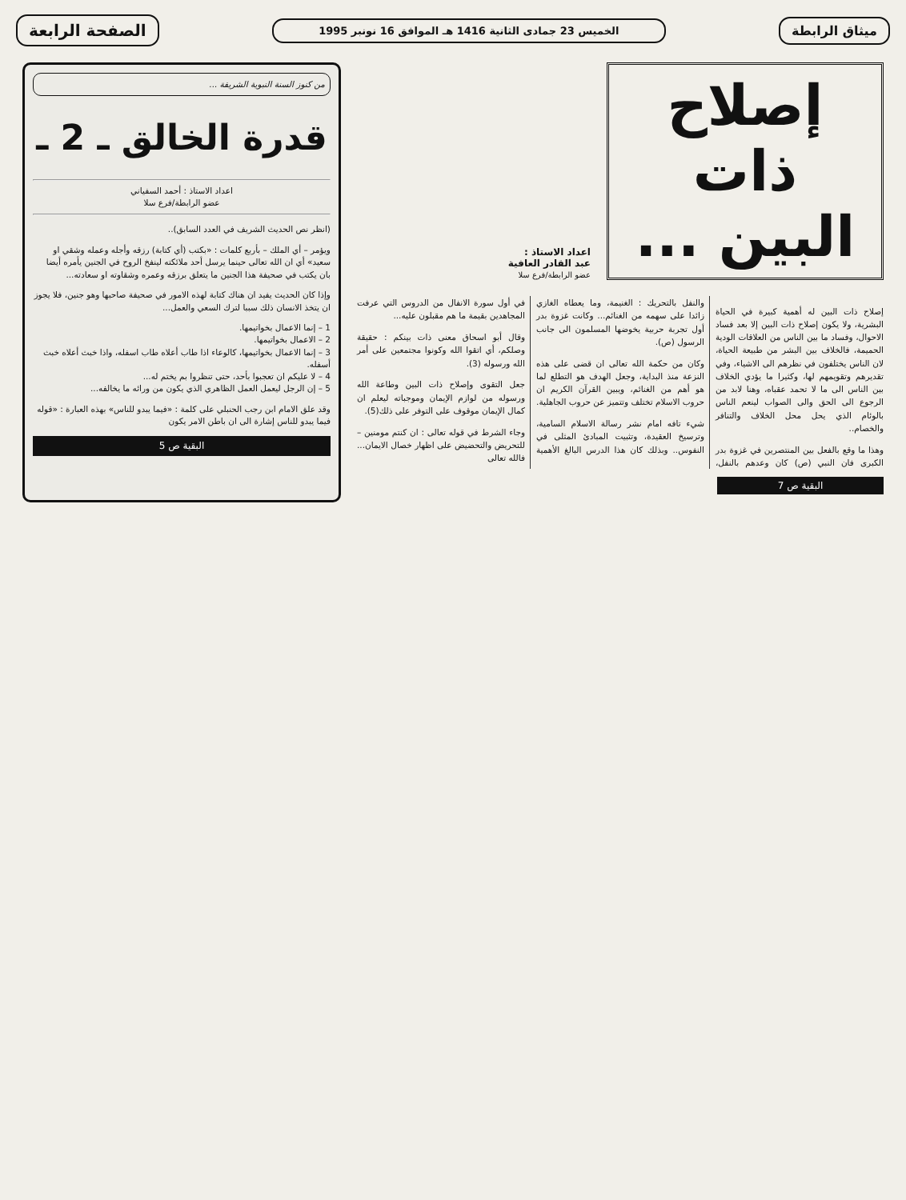ميثاق الرابطة
الخميس 23 جمادى الثانية 1416 هـ الموافق 16 نونبر 1995
الصفحة الرابعة
إصلاح ذات البين ...
اعداد الاستاذ :
عبد القادر العافية
عضو الرابطة/فرع سلا
إصلاح ذات البين له أهمية كبيرة في الحياة البشرية، ولا يكون إصلاح ذات البين إلا بعد فساد الاحوال، وفساد ما بين الناس من العلاقات الودية الحميمة، فالخلاف بين البشر من طبيعة الحياة، لان الناس يختلفون في نظرهم الى الاشياء، وفي تقديرهم وتقويمهم لها، وكثيرا ما يؤدي الخلاف بين الناس الى ما لا تحمد عقباه، وهنا لابد من الرجوع الى الحق والى الصواب لينعم الناس بالوئام الذي يحل محل الخلاف والتنافر والخصام..
وهذا ما وقع بالفعل بين المنتصرين في غزوة بدر الكبرى فان النبي (ص) كان وعدهم بالنفل، والنفل بالتحريك : الغنيمة، وما يعطاه الغازي زائدا على سهمه من الغنائم... وكانت غزوة بدر أول تجربة حربية يخوضها المسلمون الى جانب الرسول (ص).
وكان من حكمة الله تعالى ان قضى على هذه النزعة منذ البداية، وجعل الهدف هو التطلع لما هو أهم من الغنائم، ويبين القرآن الكريم ان حروب الاسلام تختلف وتتميز عن حروب الجاهلية.
شيء تافه امام نشر رسالة الاسلام السامية، وترسيخ العقيدة، وتثبيت المبادئ المثلى في النفوس.. وبذلك كان هذا الدرس البالغ الأهمية في أول سورة الانفال من الدروس التي عرفت المجاهدين بقيمة ما هم مقبلون عليه...
وقال أبو اسحاق معنى ذات بينكم : حقيقة وصلكم، أي اتقوا الله وكونوا مجتمعين على أمر الله ورسوله (3).
جعل التقوى وإصلاح ذات البين وطاعة الله ورسوله من لوازم الإيمان وموجباته ليعلم ان كمال الإيمان موقوف على التوفر على ذلك(5).
وجاء الشرط في قوله تعالى : ان كنتم مومنين – للتحريض والتحضيض على اظهار خصال الايمان... فالله تعالى
البقية ص 7
من كنوز السنة النبوية الشريفة ...
قدرة الخالق ـ 2 ـ
اعداد الاستاذ : أحمد السفياني
عضو الرابطة/فرع سلا
(انظر نص الحديث الشريف في العدد السابق)..
ويؤمر – أي الملك – بأربع كلمات : «بكتب (أي كتابة) رزقه وأجله وعمله وشقي او سعيد» أي ان الله تعالى حينما يرسل أحد ملائكته لينفخ الروح في الجنين يأمره أيضا بان يكتب في صحيفة هذا الجنين ما يتعلق برزقه وعمره وشقاوته او سعادته...
وإذا كان الحديث يفيد ان هناك كتابة لهذه الامور في صحيفة صاحبها وهو جنين، فلا يجوز ان يتخذ الانسان ذلك سببا لترك السعي والعمل...
1 – إنما الاعمال بخواتيمها.
2 – الاعمال بخواتيمها.
3 – إنما الاعمال بخواتيمها، كالوعاء اذا طاب أعلاه طاب اسفله، واذا خبث أعلاه خبث أسفله.
4 – لا عليكم ان تعجبوا بأحد، حتى تنظروا بم يختم له...
5 – إن الرجل ليعمل العمل الظاهري الذي يكون من ورائه ما يخالفه...
وقد علق الامام ابن رجب الحنبلي على كلمة : «فيما يبدو للناس» بهذه العبارة : «قوله فيما يبدو للناس إشارة الى ان باطن الامر يكون
البقية ص 5